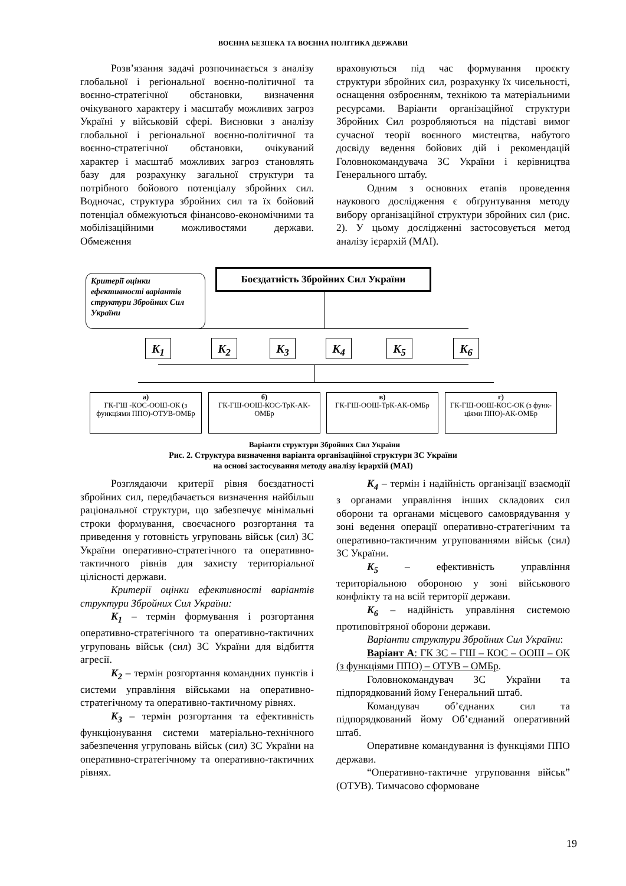ВОЄННА БЕЗПЕКА ТА ВОЄННА ПОЛІТИКА ДЕРЖАВИ
Розв’язання задачі розпочинається з аналізу глобальної і регіональної воєнно-політичної та воєнно-стратегічної обстановки, визначення очікуваного характеру і масштабу можливих загроз Україні у військовій сфері. Висновки з аналізу глобальної і регіональної воєнно-політичної та воєнно-стратегічної обстановки, очікуваний характер і масштаб можливих загроз становлять базу для розрахунку загальної структури та потрібного бойового потенціалу збройних сил. Водночас, структура збройних сил та їх бойовий потенціал обмежуються фінансово-економічними та мобілізаційними можливостями держави. Обмеження
враховуються під час формування проєкту структури збройних сил, розрахунку їх чисельності, оснащення озброєнням, технікою та матеріальними ресурсами. Варіанти організаційної структури Збройних Сил розробляються на підставі вимог сучасної теорії воєнного мистецтва, набутого досвіду ведення бойових дій і рекомендацій Головнокомандувача ЗС України і керівництва Генерального штабу.
Одним з основних етапів проведення наукового дослідження є обґрунтування методу вибору організаційної структури збройних сил (рис. 2). У цьому дослідженні застосовується метод аналізу ієрархій (МАІ).
Критерії оцінки ефективності варіантів структури Збройних Сил України
Боєздатність Збройних Сил України
K<sub>1</sub> K<sub>2</sub> K<sub>3</sub> K<sub>4</sub> K<sub>5</sub> K<sub>6</sub>
а)
ГК-ГШ -КОС-ООШ-ОК (з функціями ППО)-ОТУВ-ОМБр
б)
ГК-ГШ-ООШ-КОС-ТрК-АК-ОМБр
в)
ГК-ГШ-ООШ-ТрК-АК-ОМБр
г)
ГК-ГШ-ООШ-КОС-ОК (з функ-ціями ППО)-АК-ОМБр
Варіанти структури Збройних Сил України
Рис. 2. Структура визначення варіанта організаційної структури ЗС України
на основі застосування методу аналізу ієрархій (МАІ)
Розглядаючи критерії рівня боєздатності збройних сил, передбачається визначення найбільш раціональної структури, що забезпечує мінімальні строки формування, своєчасного розгортання та приведення у готовність угруповань військ (сил) ЗС України оперативно-стратегічного та оперативно-тактичного рівнів для захисту територіальної цілісності держави.
Критерії оцінки ефективності варіантів структури Збройних Сил України:
K<sub>1</sub> – термін формування і розгортання оперативно-стратегічного та оперативно-тактичних угруповань військ (сил) ЗС України для відбиття агресії.
K<sub>2</sub> – термін розгортання командних пунктів і системи управління військами на оперативно-стратегічному та оперативно-тактичному рівнях.
K<sub>3</sub> – термін розгортання та ефективність функціонування системи матеріально-технічного забезпечення угруповань військ (сил) ЗС України на оперативно-стратегічному та оперативно-тактичних рівнях.
K<sub>4</sub> – термін і надійність організації взаємодії з органами управління інших складових сил оборони та органами місцевого самоврядування у зоні ведення операції оперативно-стратегічним та оперативно-тактичним угрупованнями військ (сил) ЗС України.
K<sub>5</sub> – ефективність управління територіальною обороною у зоні військового конфлікту та на всій території держави.
K<sub>6</sub> – надійність управління системою протиповітряної оборони держави.
Варіанти структури Збройних Сил України:
Варіант А: ГК ЗС – ГШ – КОС – ООШ – ОК (з функціями ППО) – ОТУВ – ОМБр.
Головнокомандувач ЗС України та підпорядкований йому Генеральний штаб.
Командувач об’єднаних сил та підпорядкований йому Об’єднаний оперативний штаб.
Оперативне командування із функціями ППО держави.
“Оперативно-тактичне угруповання військ” (ОТУВ). Тимчасово сформоване
19